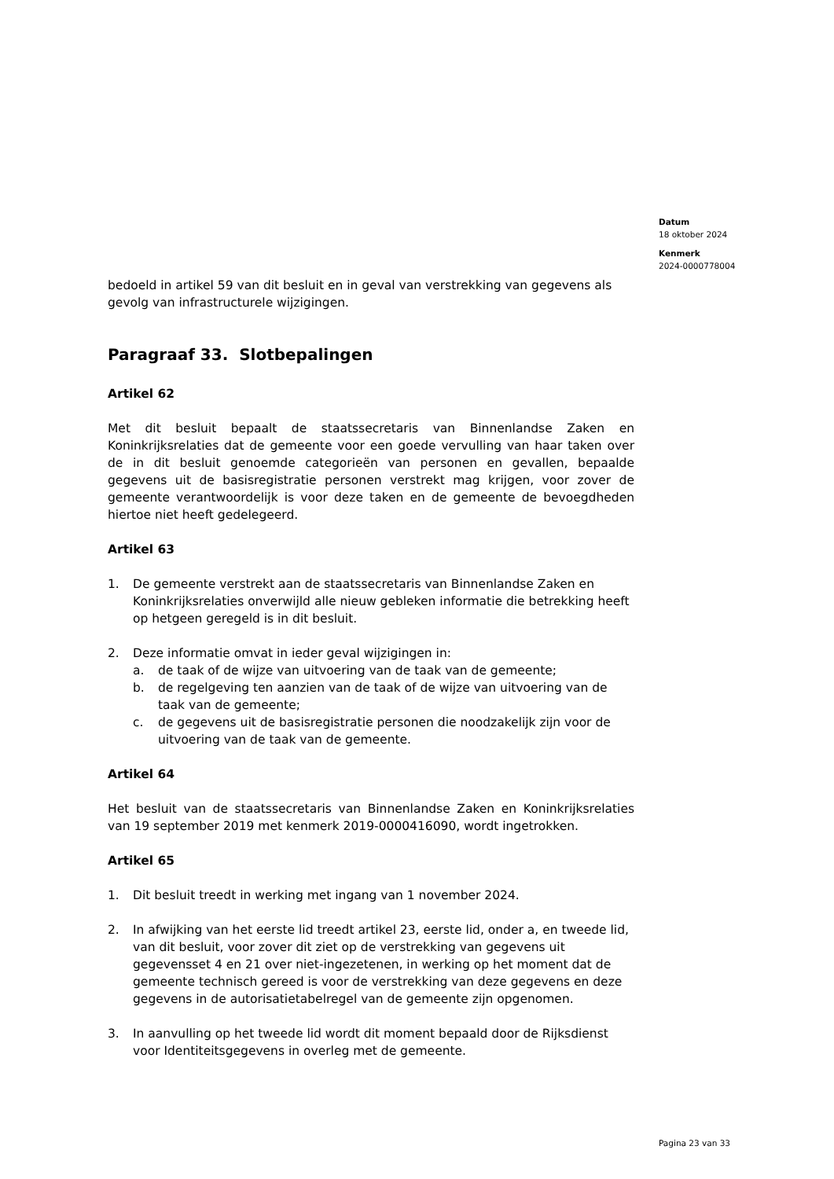Datum
18 oktober 2024
Kenmerk
2024-0000778004
bedoeld in artikel 59 van dit besluit en in geval van verstrekking van gegevens als gevolg van infrastructurele wijzigingen.
Paragraaf 33. Slotbepalingen
Artikel 62
Met dit besluit bepaalt de staatssecretaris van Binnenlandse Zaken en Koninkrijksrelaties dat de gemeente voor een goede vervulling van haar taken over de in dit besluit genoemde categorieën van personen en gevallen, bepaalde gegevens uit de basisregistratie personen verstrekt mag krijgen, voor zover de gemeente verantwoordelijk is voor deze taken en de gemeente de bevoegdheden hiertoe niet heeft gedelegeerd.
Artikel 63
1. De gemeente verstrekt aan de staatssecretaris van Binnenlandse Zaken en Koninkrijksrelaties onverwijld alle nieuw gebleken informatie die betrekking heeft op hetgeen geregeld is in dit besluit.
2. Deze informatie omvat in ieder geval wijzigingen in:
a. de taak of de wijze van uitvoering van de taak van de gemeente;
b. de regelgeving ten aanzien van de taak of de wijze van uitvoering van de taak van de gemeente;
c. de gegevens uit de basisregistratie personen die noodzakelijk zijn voor de uitvoering van de taak van de gemeente.
Artikel 64
Het besluit van de staatssecretaris van Binnenlandse Zaken en Koninkrijksrelaties van 19 september 2019 met kenmerk 2019-0000416090, wordt ingetrokken.
Artikel 65
1. Dit besluit treedt in werking met ingang van 1 november 2024.
2. In afwijking van het eerste lid treedt artikel 23, eerste lid, onder a, en tweede lid, van dit besluit, voor zover dit ziet op de verstrekking van gegevens uit gegevensset 4 en 21 over niet-ingezetenen, in werking op het moment dat de gemeente technisch gereed is voor de verstrekking van deze gegevens en deze gegevens in de autorisatietabelregel van de gemeente zijn opgenomen.
3. In aanvulling op het tweede lid wordt dit moment bepaald door de Rijksdienst voor Identiteitsgegevens in overleg met de gemeente.
Pagina 23 van 33